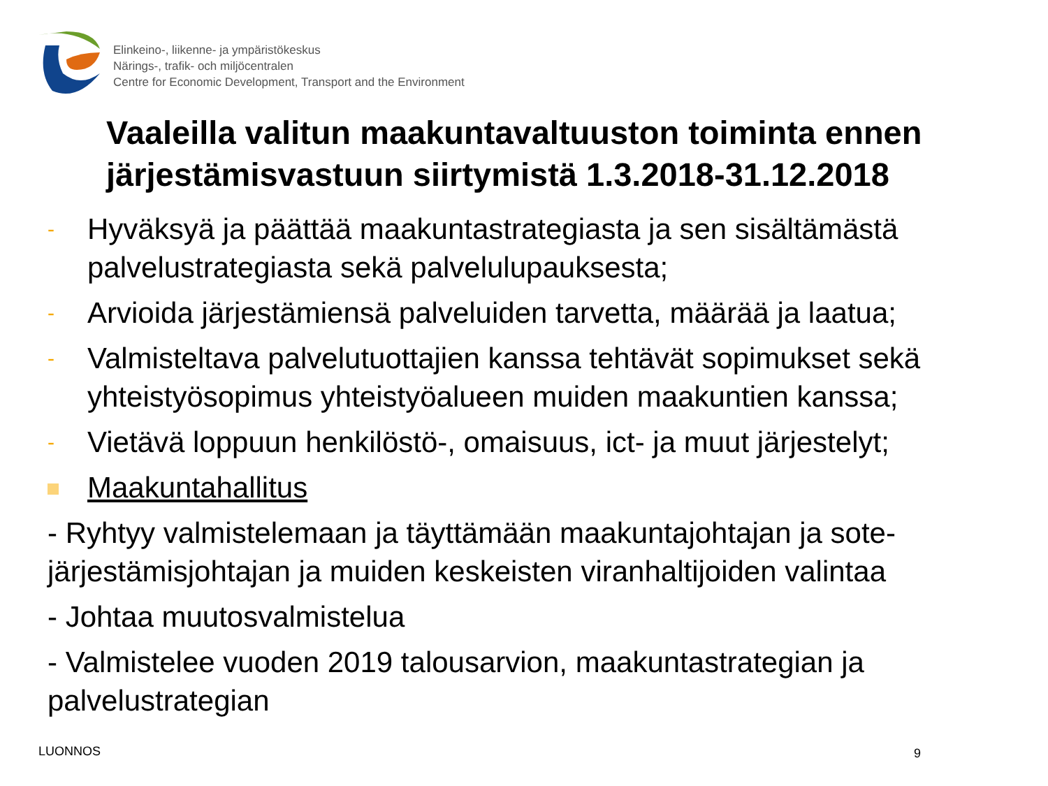Elinkeino-, liikenne- ja ympäristökeskus
Närings-, trafik- och miljöcentralen
Centre for Economic Development, Transport and the Environment
Vaaleilla valitun maakuntavaltuuston toiminta ennen järjestämisvastuun siirtymistä 1.3.2018-31.12.2018
- Hyväksyä ja päättää maakuntastrategiasta ja sen sisältämästä palvelustrategiasta sekä palvelulupauksesta;
- Arvioida järjestämiensä palveluiden tarvetta, määrää ja laatua;
- Valmisteltava palvelutuottajien kanssa tehtävät sopimukset sekä yhteistyösopimus yhteistyöalueen muiden maakuntien kanssa;
- Vietävä loppuun henkilöstö-, omaisuus, ict- ja muut järjestelyt;
Maakuntahallitus
- Ryhtyy valmistelemaan ja täyttämään maakuntajohtajan ja sote-järjestämisjohtajan ja muiden keskeisten viranhaltijoiden valintaa
- Johtaa muutosvalmistelua
- Valmistelee vuoden 2019 talousarvion, maakuntastrategian ja palvelustrategian
LUONNOS 9